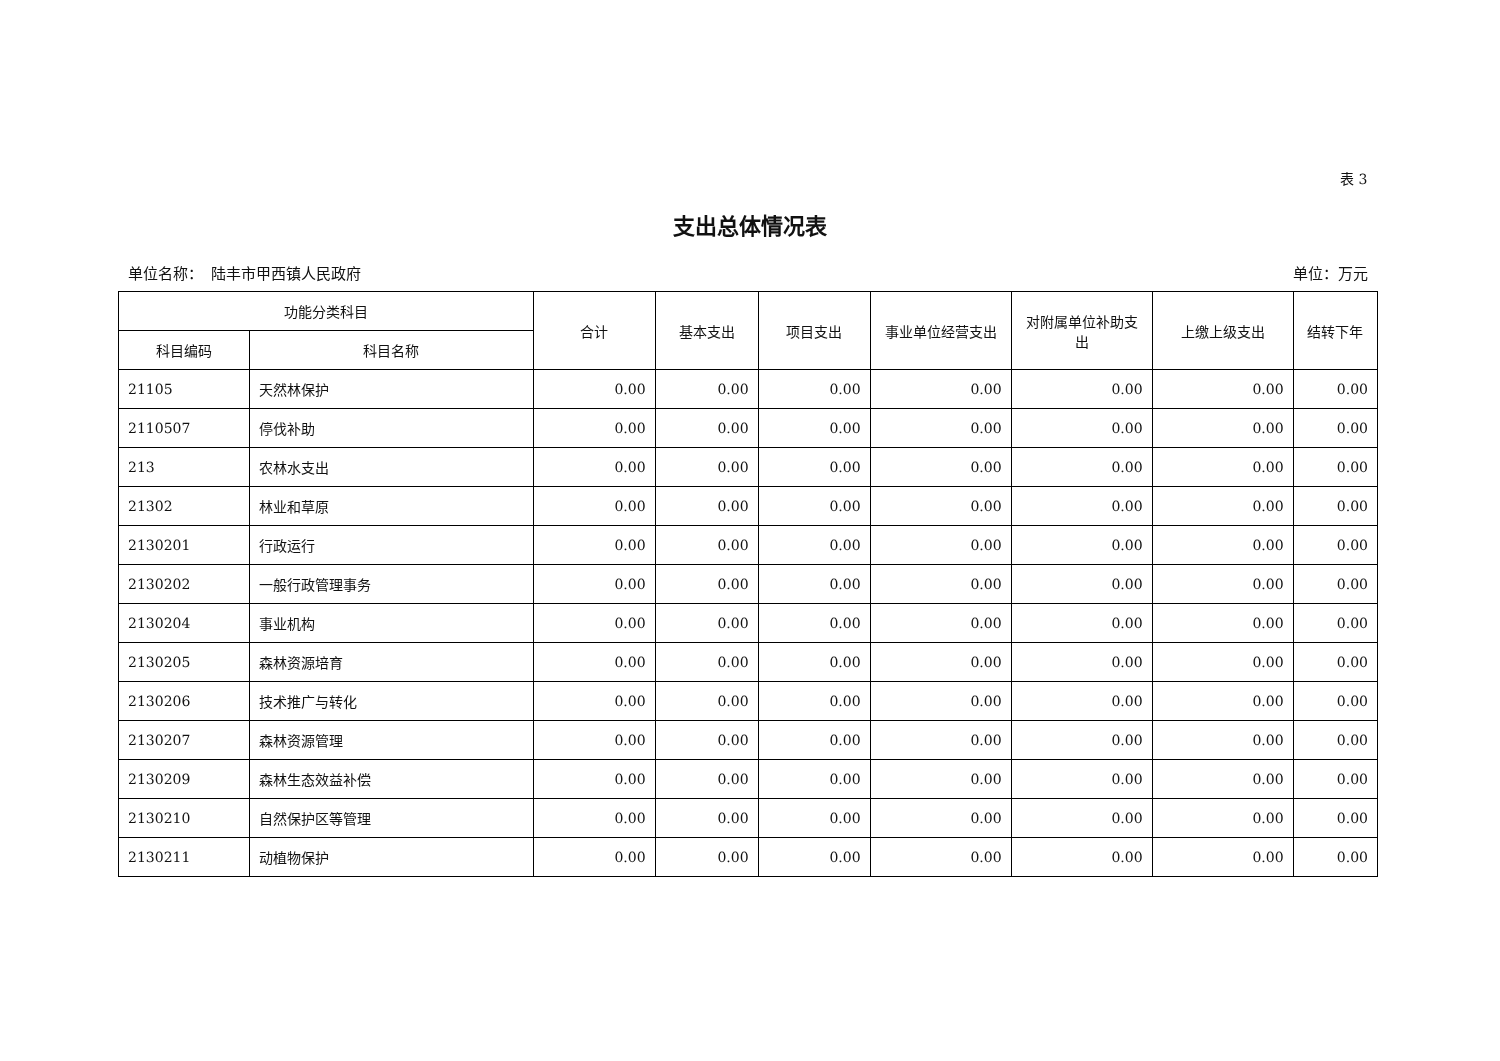表 3
支出总体情况表
单位名称：　陆丰市甲西镇人民政府 单位：万元
| 功能分类科目 | | 合计 | 基本支出 | 项目支出 | 事业单位经营支出 | 对附属单位补助支出 | 上缴上级支出 | 结转下年 |
| --- | --- | --- | --- | --- | --- | --- | --- | --- |
| 科目编码 | 科目名称 | | | | | | | |
| 21105 | 天然林保护 | 0.00 | 0.00 | 0.00 | 0.00 | 0.00 | 0.00 | 0.00 |
| 2110507 | 停伐补助 | 0.00 | 0.00 | 0.00 | 0.00 | 0.00 | 0.00 | 0.00 |
| 213 | 农林水支出 | 0.00 | 0.00 | 0.00 | 0.00 | 0.00 | 0.00 | 0.00 |
| 21302 | 林业和草原 | 0.00 | 0.00 | 0.00 | 0.00 | 0.00 | 0.00 | 0.00 |
| 2130201 | 行政运行 | 0.00 | 0.00 | 0.00 | 0.00 | 0.00 | 0.00 | 0.00 |
| 2130202 | 一般行政管理事务 | 0.00 | 0.00 | 0.00 | 0.00 | 0.00 | 0.00 | 0.00 |
| 2130204 | 事业机构 | 0.00 | 0.00 | 0.00 | 0.00 | 0.00 | 0.00 | 0.00 |
| 2130205 | 森林资源培育 | 0.00 | 0.00 | 0.00 | 0.00 | 0.00 | 0.00 | 0.00 |
| 2130206 | 技术推广与转化 | 0.00 | 0.00 | 0.00 | 0.00 | 0.00 | 0.00 | 0.00 |
| 2130207 | 森林资源管理 | 0.00 | 0.00 | 0.00 | 0.00 | 0.00 | 0.00 | 0.00 |
| 2130209 | 森林生态效益补偿 | 0.00 | 0.00 | 0.00 | 0.00 | 0.00 | 0.00 | 0.00 |
| 2130210 | 自然保护区等管理 | 0.00 | 0.00 | 0.00 | 0.00 | 0.00 | 0.00 | 0.00 |
| 2130211 | 动植物保护 | 0.00 | 0.00 | 0.00 | 0.00 | 0.00 | 0.00 | 0.00 |